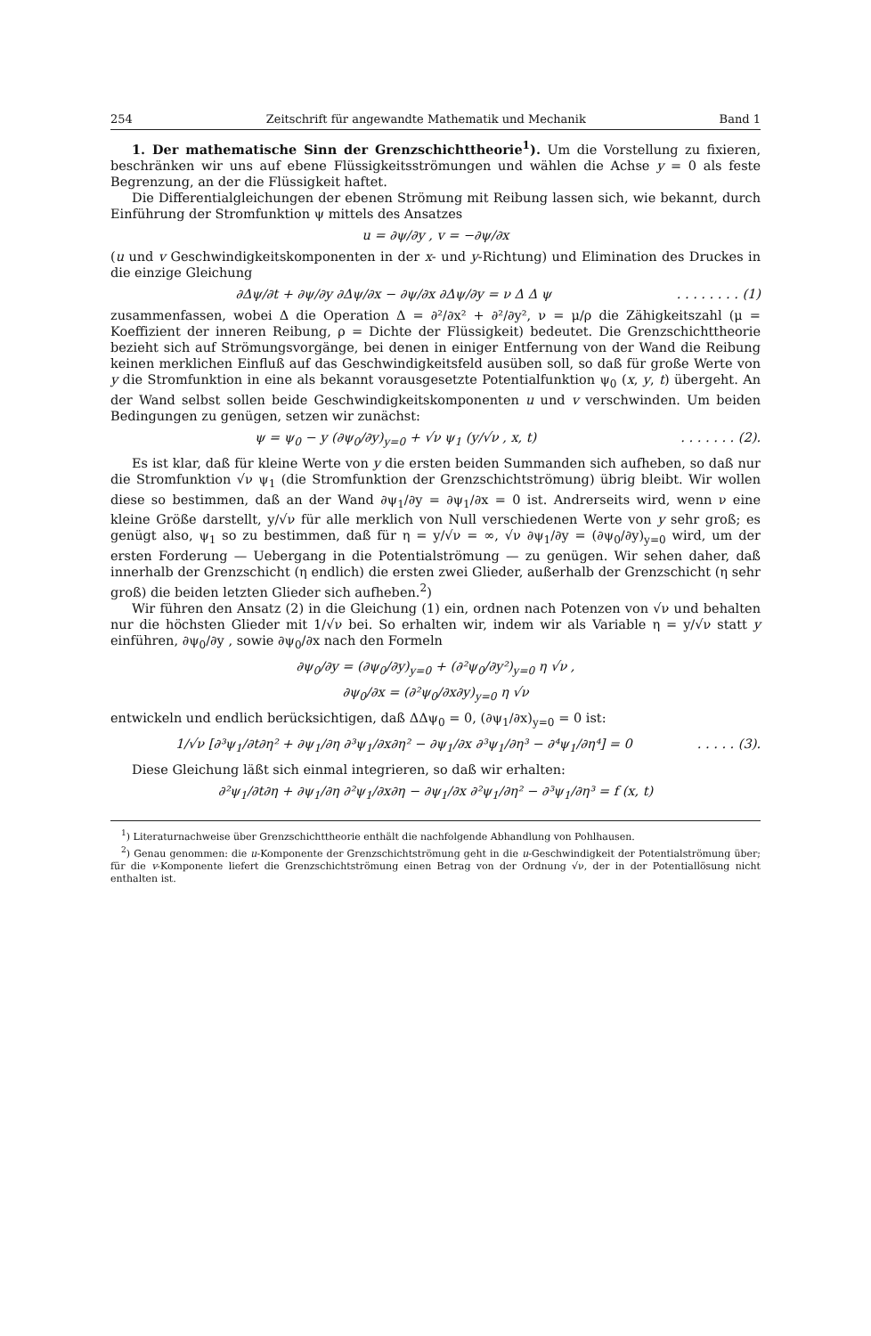254 Zeitschrift für angewandte Mathematik und Mechanik Band 1
1. Der mathematische Sinn der Grenzschichttheorie<sup>1</sup>). Um die Vorstellung zu fixieren, beschränken wir uns auf ebene Flüssigkeitsströmungen und wählen die Achse y = 0 als feste Begrenzung, an der die Flüssigkeit haftet.
Die Differentialgleichungen der ebenen Strömung mit Reibung lassen sich, wie bekannt, durch Einführung der Stromfunktion ψ mittels des Ansatzes
u = ∂ψ/∂y , v = −∂ψ/∂x
(u und v Geschwindigkeitskomponenten in der x- und y-Richtung) und Elimination des Druckes in die einzige Gleichung
∂Δψ/∂t + ∂ψ/∂y ∂Δψ/∂x − ∂ψ/∂x ∂Δψ/∂y = ν Δ Δ ψ. . . . . . . . (1)
zusammenfassen, wobei Δ die Operation Δ = ∂²/∂x² + ∂²/∂y², ν = μ/ρ die Zähigkeitszahl (μ = Koeffizient der inneren Reibung, ρ = Dichte der Flüssigkeit) bedeutet. Die Grenzschicht­theorie bezieht sich auf Strömungsvorgänge, bei denen in einiger Entfernung von der Wand die Reibung keinen merklichen Einfluß auf das Geschwindigkeitsfeld ausüben soll, so daß für große Werte von y die Stromfunktion in eine als bekannt vorausgesetzte Potentialfunktion ψ<sub>0</sub> (x, y, t) übergeht. An der Wand selbst sollen beide Geschwindigkeits­komponenten u und v verschwinden. Um beiden Bedingungen zu genügen, setzen wir zunächst:
ψ = ψ<sub>0</sub> − y (∂ψ<sub>0</sub>/∂y)<sub>y=0</sub> + √ν ψ<sub>1</sub> (y/√ν , x, t). . . . . . . (2).
Es ist klar, daß für kleine Werte von y die ersten beiden Summanden sich auf­heben, so daß nur die Stromfunktion √ν ψ<sub>1</sub> (die Stromfunktion der Grenzschichtströmung) übrig bleibt. Wir wollen diese so bestimmen, daß an der Wand ∂ψ<sub>1</sub>/∂y = ∂ψ<sub>1</sub>/∂x = 0 ist. Andrerseits wird, wenn ν eine kleine Größe darstellt, y/√ν für alle merklich von Null verschiedenen Werte von y sehr groß; es genügt also, ψ<sub>1</sub> so zu bestimmen, daß für η = y/√ν = ∞, √ν ∂ψ<sub>1</sub>/∂y = (∂ψ<sub>0</sub>/∂y)<sub>y=0</sub> wird, um der ersten Forderung — Uebergang in die Potentialströmung — zu genügen. Wir sehen daher, daß innerhalb der Grenzschicht (η endlich) die ersten zwei Glieder, außerhalb der Grenzschicht (η sehr groß) die beiden letzten Glieder sich aufheben.<sup>2</sup>)
Wir führen den Ansatz (2) in die Gleichung (1) ein, ordnen nach Potenzen von √ν und behalten nur die höchsten Glieder mit 1/√ν bei. So erhalten wir, indem wir als Variable η = y/√ν statt y einführen, ∂ψ<sub>0</sub>/∂y , sowie ∂ψ<sub>0</sub>/∂x nach den Formeln
∂ψ<sub>0</sub>/∂y = (∂ψ<sub>0</sub>/∂y)<sub>y=0</sub> + (∂²ψ<sub>0</sub>/∂y²)<sub>y=0</sub> η √ν ,
∂ψ<sub>0</sub>/∂x = (∂²ψ<sub>0</sub>/∂x∂y)<sub>y=0</sub> η √ν
entwickeln und endlich berücksichtigen, daß ΔΔψ<sub>0</sub> = 0, (∂ψ<sub>1</sub>/∂x)<sub>y=0</sub> = 0 ist:
1/√ν [∂³ψ<sub>1</sub>/∂t∂η² + ∂ψ<sub>1</sub>/∂η ∂³ψ<sub>1</sub>/∂x∂η² − ∂ψ<sub>1</sub>/∂x ∂³ψ<sub>1</sub>/∂η³ − ∂⁴ψ<sub>1</sub>/∂η⁴] = 0. . . . . (3).
Diese Gleichung läßt sich einmal integrieren, so daß wir erhalten:
∂²ψ<sub>1</sub>/∂t∂η + ∂ψ<sub>1</sub>/∂η ∂²ψ<sub>1</sub>/∂x∂η − ∂ψ<sub>1</sub>/∂x ∂²ψ<sub>1</sub>/∂η² − ∂³ψ<sub>1</sub>/∂η³ = f (x, t)
<sup>1</sup>) Literaturnachweise über Grenzschichttheorie enthält die nachfolgende Abhandlung von Pohlhausen.
<sup>2</sup>) Genau genommen: die u-Komponente der Grenzschichtströmung geht in die u-Geschwindigkeit der Potentialströmung über; für die v-Komponente liefert die Grenzschichtströmung einen Betrag von der Ordnung √ν, der in der Potentiallösung nicht enthalten ist.